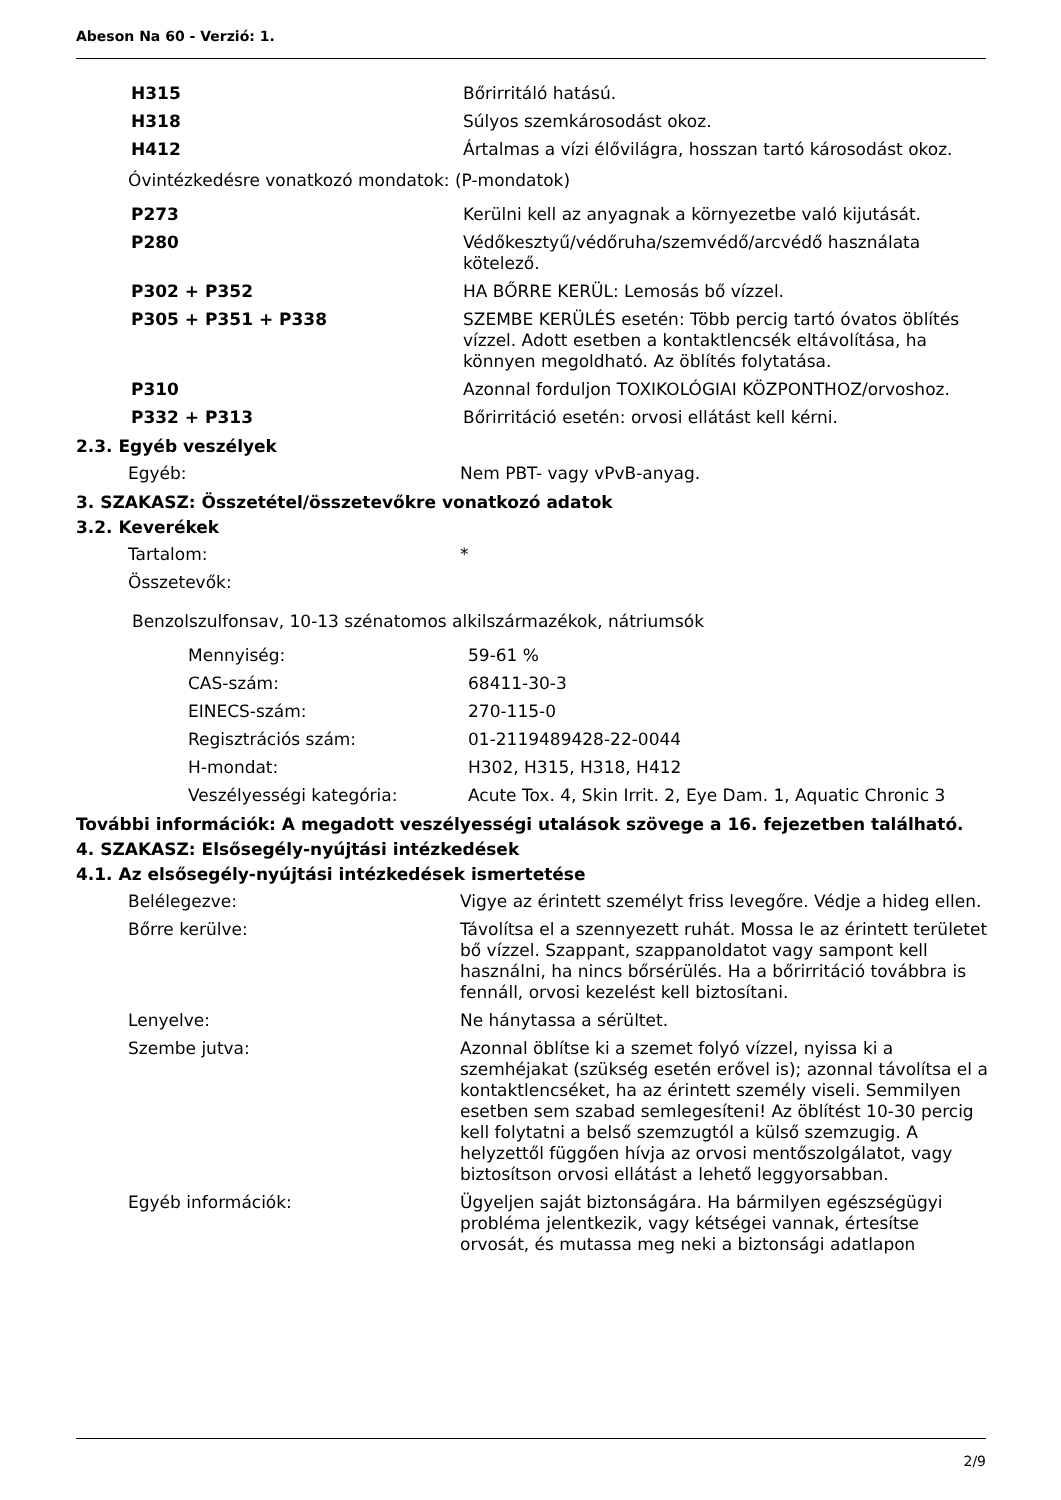Abeson Na 60 - Verzió: 1.
| H315 | Bőrirritáló hatású. |
| H318 | Súlyos szemkárosodást okoz. |
| H412 | Ártalmas a vízi élővilágra, hosszan tartó károsodást okoz. |
Óvintézkedésre vonatkozó mondatok: (P-mondatok)
| P273 | Kerülni kell az anyagnak a környezetbe való kijutását. |
| P280 | Védőkesztyű/védőruha/szemvédő/arcvédő használata kötelező. |
| P302 + P352 | HA BŐRRE KERÜL: Lemosás bő vízzel. |
| P305 + P351 + P338 | SZEMBE KERÜLÉS esetén: Több percig tartó óvatos öblítés vízzel. Adott esetben a kontaktlencsék eltávolítása, ha könnyen megoldható. Az öblítés folytatása. |
| P310 | Azonnal forduljon TOXIKOLÓGIAI KÖZPONTHOZ/orvoshoz. |
| P332 + P313 | Bőrirritáció esetén: orvosi ellátást kell kérni. |
2.3. Egyéb veszélyek
| Egyéb: | Nem PBT- vagy vPvB-anyag. |
3. SZAKASZ: Összetétel/összetevőkre vonatkozó adatok
3.2. Keverékek
| Tartalom: | * |
| Összetevők: | |
Benzolszulfonsav, 10-13 szénatomos alkilszármazékok, nátriumsók
| Mennyiség: | 59-61 % |
| CAS-szám: | 68411-30-3 |
| EINECS-szám: | 270-115-0 |
| Regisztrációs szám: | 01-2119489428-22-0044 |
| H-mondat: | H302, H315, H318, H412 |
| Veszélyességi kategória: | Acute Tox. 4, Skin Irrit. 2, Eye Dam. 1, Aquatic Chronic 3 |
További információk: A megadott veszélyességi utalások szövege a 16. fejezetben található.
4. SZAKASZ: Elsősegély-nyújtási intézkedések
4.1. Az elsősegély-nyújtási intézkedések ismertetése
| Belélegezve: | Vigye az érintett személyt friss levegőre. Védje a hideg ellen. |
| Bőrre kerülve: | Távolítsa el a szennyezett ruhát. Mossa le az érintett területet bő vízzel. Szappant, szappanoldatot vagy sampont kell használni, ha nincs bőrsérülés. Ha a bőrirritáció továbbra is fennáll, orvosi kezelést kell biztosítani. |
| Lenyelve: | Ne hánytassa a sérültet. |
| Szembe jutva: | Azonnal öblítse ki a szemet folyó vízzel, nyissa ki a szemhéjakat (szükség esetén erővel is); azonnal távolítsa el a kontaktlencséket, ha az érintett személy viseli. Semmilyen esetben sem szabad semlegesíteni! Az öblítést 10-30 percig kell folytatni a belső szemzugtól a külső szemzugig. A helyzettől függően hívja az orvosi mentőszolgálatot, vagy biztosítson orvosi ellátást a lehető leggyorsabban. |
| Egyéb információk: | Ügyeljen saját biztonságára. Ha bármilyen egészségügyi probléma jelentkezik, vagy kétségei vannak, értesítse orvosát, és mutassa meg neki a biztonsági adatlapon |
2/9